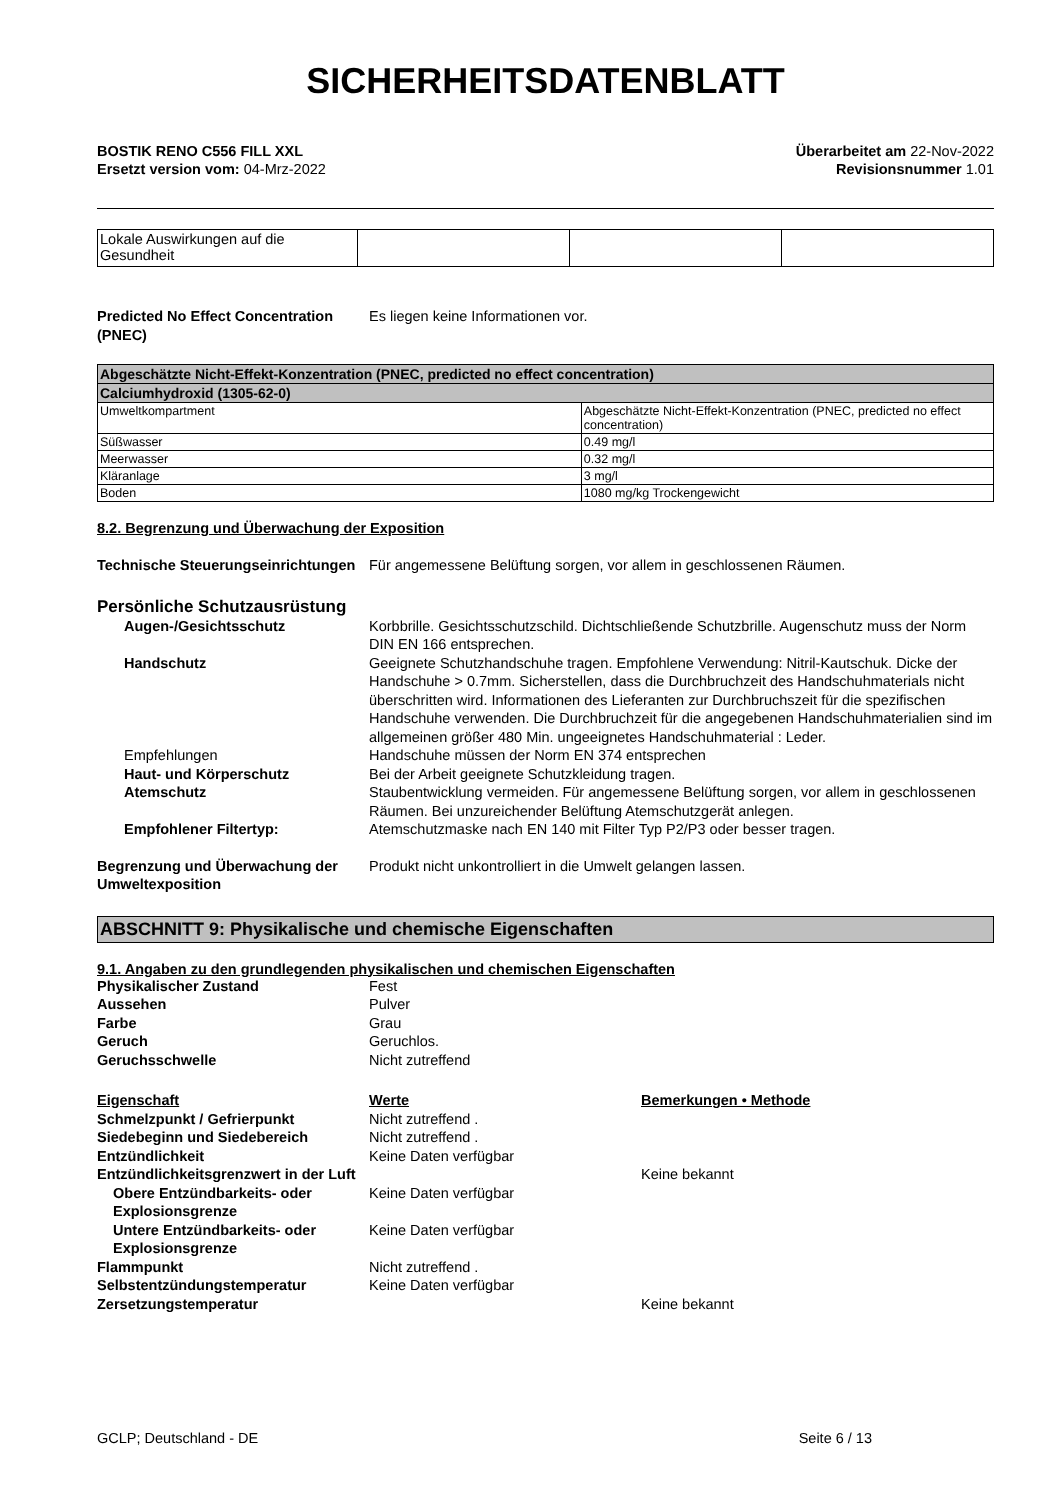SICHERHEITSDATENBLATT
BOSTIK RENO C556 FILL XXL
Ersetzt version vom: 04-Mrz-2022
Überarbeitet am 22-Nov-2022
Revisionsnummer 1.01
| Lokale Auswirkungen auf die Gesundheit | | | |
Predicted No Effect Concentration (PNEC)
Es liegen keine Informationen vor.
| Abgeschätzte Nicht-Effekt-Konzentration (PNEC, predicted no effect concentration) | |
| --- | --- |
| Calciumhydroxid (1305-62-0) | |
| Umweltkompartment | Abgeschätzte Nicht-Effekt-Konzentration (PNEC, predicted no effect concentration) |
| Süßwasser | 0.49 mg/l |
| Meerwasser | 0.32 mg/l |
| Kläranlage | 3 mg/l |
| Boden | 1080 mg/kg Trockengewicht |
8.2. Begrenzung und Überwachung der Exposition
Technische Steuerungseinrichtungen
Für angemessene Belüftung sorgen, vor allem in geschlossenen Räumen.
Persönliche Schutzausrüstung
Augen-/Gesichtsschutz Korbbrille. Gesichtsschutzschild. Dichtschließende Schutzbrille. Augenschutz muss der Norm DIN EN 166 entsprechen.
Handschutz Geeignete Schutzhandschuhe tragen. Empfohlene Verwendung: Nitril-Kautschuk. Dicke der Handschuhe > 0.7mm. Sicherstellen, dass die Durchbruchzeit des Handschuhmaterials nicht überschritten wird. Informationen des Lieferanten zur Durchbruchszeit für die spezifischen Handschuhe verwenden. Die Durchbruchzeit für die angegebenen Handschuhmaterialien sind im allgemeinen größer 480 Min. ungeeignetes Handschuhmaterial : Leder.
Empfehlungen Handschuhe müssen der Norm EN 374 entsprechen
Haut- und Körperschutz Bei der Arbeit geeignete Schutzkleidung tragen.
Atemschutz Staubentwicklung vermeiden. Für angemessene Belüftung sorgen, vor allem in geschlossenen Räumen. Bei unzureichender Belüftung Atemschutzgerät anlegen.
Empfohlener Filtertyp: Atemschutzmaske nach EN 140 mit Filter Typ P2/P3 oder besser tragen.
Begrenzung und Überwachung der Umweltexposition
Produkt nicht unkontrolliert in die Umwelt gelangen lassen.
ABSCHNITT 9: Physikalische und chemische Eigenschaften
9.1. Angaben zu den grundlegenden physikalischen und chemischen Eigenschaften
Physikalischer Zustand Fest
Aussehen Pulver
Farbe Grau
Geruch Geruchlos.
Geruchsschwelle Nicht zutreffend
Eigenschaft Werte Bemerkungen • Methode
Schmelzpunkt / Gefrierpunkt Nicht zutreffend .
Siedebeginn und Siedebereich Nicht zutreffend .
Entzündlichkeit Keine Daten verfügbar
Entzündlichkeitsgrenzwert in der Luft
Keine bekannt
Obere Entzündbarkeits- oder Explosionsgrenze
Keine Daten verfügbar
Untere Entzündbarkeits- oder Explosionsgrenze
Keine Daten verfügbar
Flammpunkt Nicht zutreffend .
Selbstentzündungstemperatur Keine Daten verfügbar
Zersetzungstemperatur Keine bekannt
GCLP; Deutschland - DE Seite 6 / 13